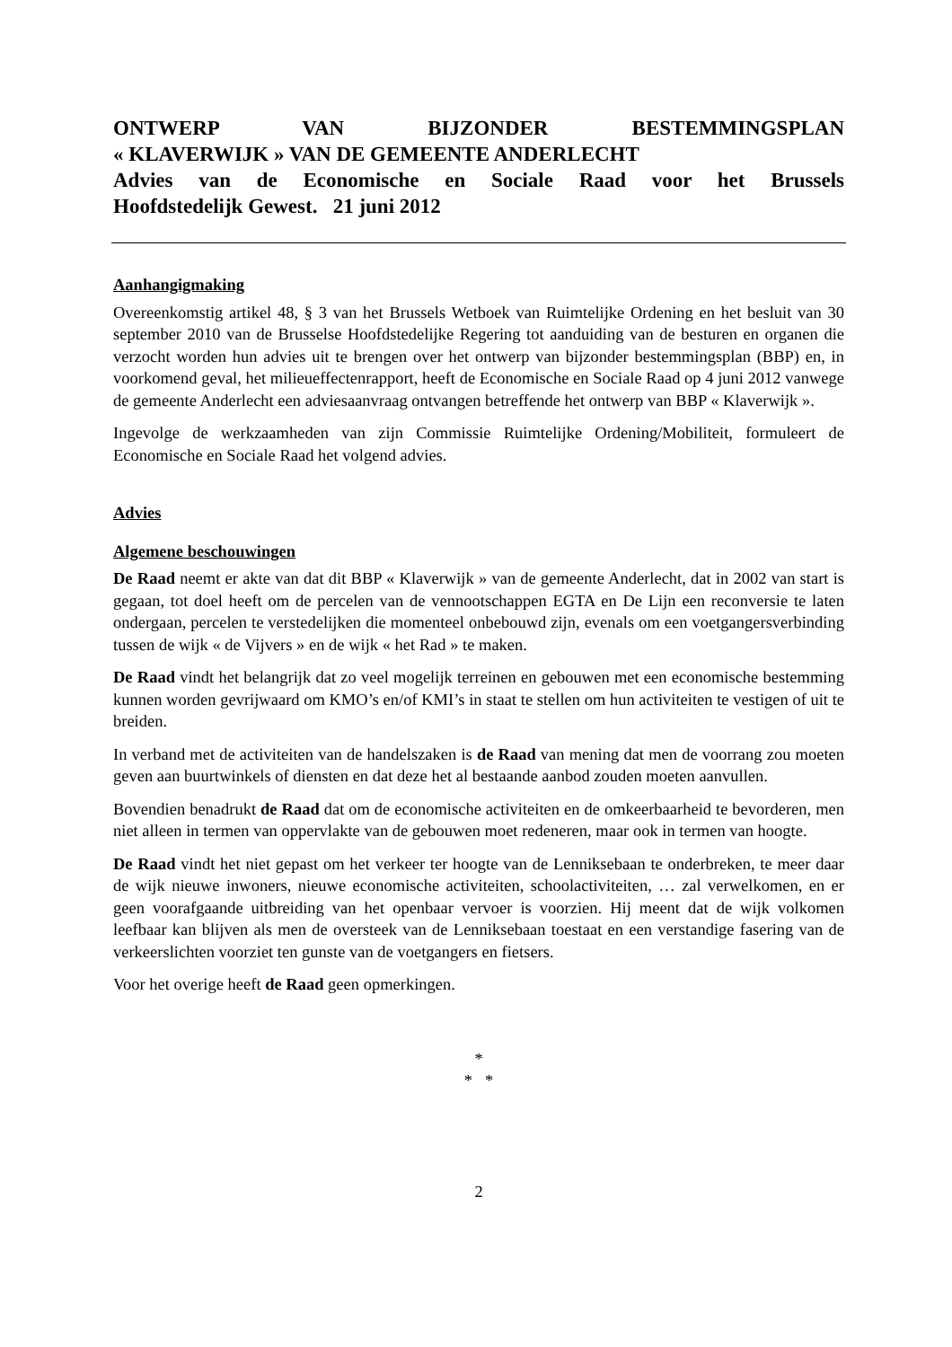ONTWERP VAN BIJZONDER BESTEMMINGSPLAN
« KLAVERWIJK » VAN DE GEMEENTE ANDERLECHT
Advies van de Economische en Sociale Raad voor het Brussels
Hoofdstedelijk Gewest. 21 juni 2012
Aanhangigmaking
Overeenkomstig artikel 48, § 3 van het Brussels Wetboek van Ruimtelijke Ordening en het besluit van 30 september 2010 van de Brusselse Hoofdstedelijke Regering tot aanduiding van de besturen en organen die verzocht worden hun advies uit te brengen over het ontwerp van bijzonder bestemmingsplan (BBP) en, in voorkomend geval, het milieueffectenrapport, heeft de Economische en Sociale Raad op 4 juni 2012 vanwege de gemeente Anderlecht een adviesaanvraag ontvangen betreffende het ontwerp van BBP « Klaverwijk ».
Ingevolge de werkzaamheden van zijn Commissie Ruimtelijke Ordening/Mobiliteit, formuleert de Economische en Sociale Raad het volgend advies.
Advies
Algemene beschouwingen
De Raad neemt er akte van dat dit BBP « Klaverwijk » van de gemeente Anderlecht, dat in 2002 van start is gegaan, tot doel heeft om de percelen van de vennootschappen EGTA en De Lijn een reconversie te laten ondergaan, percelen te verstedelijken die momenteel onbebouwd zijn, evenals om een voetgangersverbinding tussen de wijk « de Vijvers » en de wijk « het Rad » te maken.
De Raad vindt het belangrijk dat zo veel mogelijk terreinen en gebouwen met een economische bestemming kunnen worden gevrijwaard om KMO’s en/of KMI’s in staat te stellen om hun activiteiten te vestigen of uit te breiden.
In verband met de activiteiten van de handelszaken is de Raad van mening dat men de voorrang zou moeten geven aan buurtwinkels of diensten en dat deze het al bestaande aanbod zouden moeten aanvullen.
Bovendien benadrukt de Raad dat om de economische activiteiten en de omkeerbaarheid te bevorderen, men niet alleen in termen van oppervlakte van de gebouwen moet redeneren, maar ook in termen van hoogte.
De Raad vindt het niet gepast om het verkeer ter hoogte van de Lenniksebaan te onderbreken, te meer daar de wijk nieuwe inwoners, nieuwe economische activiteiten, schoolactiviteiten, … zal verwelkomen, en er geen voorafgaande uitbreiding van het openbaar vervoer is voorzien. Hij meent dat de wijk volkomen leefbaar kan blijven als men de oversteek van de Lenniksebaan toestaat en een verstandige fasering van de verkeerslichten voorziet ten gunste van de voetgangers en fietsers.
Voor het overige heeft de Raad geen opmerkingen.
*
* *
2